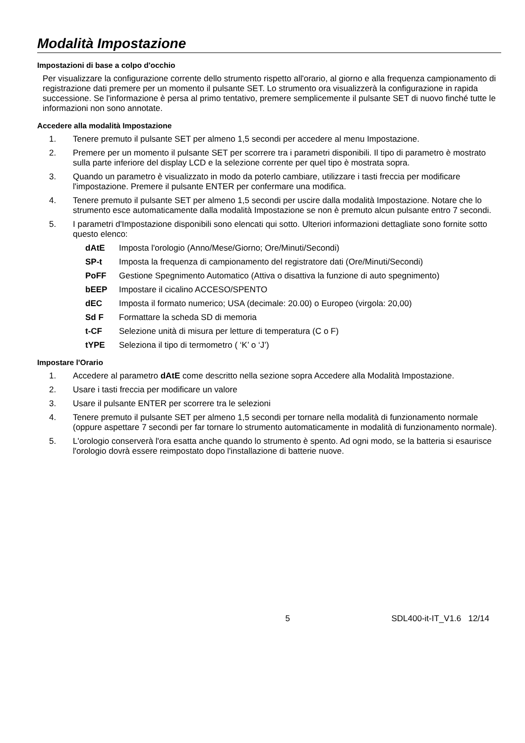Modalità Impostazione
Impostazioni di base a colpo d'occhio
Per visualizzare la configurazione corrente dello strumento rispetto all'orario, al giorno e alla frequenza campionamento di registrazione dati premere per un momento il pulsante SET. Lo strumento ora visualizzerà la configurazione in rapida successione. Se l'informazione è persa al primo tentativo, premere semplicemente il pulsante SET di nuovo finché tutte le informazioni non sono annotate.
Accedere alla modalità Impostazione
1. Tenere premuto il pulsante SET per almeno 1,5 secondi per accedere al menu Impostazione.
2. Premere per un momento il pulsante SET per scorrere tra i parametri disponibili. Il tipo di parametro è mostrato sulla parte inferiore del display LCD e la selezione corrente per quel tipo è mostrata sopra.
3. Quando un parametro è visualizzato in modo da poterlo cambiare, utilizzare i tasti freccia per modificare l'impostazione. Premere il pulsante ENTER per confermare una modifica.
4. Tenere premuto il pulsante SET per almeno 1,5 secondi per uscire dalla modalità Impostazione. Notare che lo strumento esce automaticamente dalla modalità Impostazione se non è premuto alcun pulsante entro 7 secondi.
5. I parametri d'Impostazione disponibili sono elencati qui sotto. Ulteriori informazioni dettagliate sono fornite sotto questo elenco:
dAtE Imposta l'orologio (Anno/Mese/Giorno; Ore/Minuti/Secondi)
SP-t Imposta la frequenza di campionamento del registratore dati (Ore/Minuti/Secondi)
PoFF Gestione Spegnimento Automatico (Attiva o disattiva la funzione di auto spegnimento)
bEEP Impostare il cicalino ACCESO/SPENTO
dEC Imposta il formato numerico; USA (decimale: 20.00) o Europeo (virgola: 20,00)
Sd F Formattare la scheda SD di memoria
t-CF Selezione unità di misura per letture di temperatura (C o F)
tYPE Seleziona il tipo di termometro ( ‘K’ o ‘J’)
Impostare l'Orario
1. Accedere al parametro dAtE come descritto nella sezione sopra Accedere alla Modalità Impostazione.
2. Usare i tasti freccia per modificare un valore
3. Usare il pulsante ENTER per scorrere tra le selezioni
4. Tenere premuto il pulsante SET per almeno 1,5 secondi per tornare nella modalità di funzionamento normale (oppure aspettare 7 secondi per far tornare lo strumento automaticamente in modalità di funzionamento normale).
5. L'orologio conserverà l'ora esatta anche quando lo strumento è spento. Ad ogni modo, se la batteria si esaurisce l'orologio dovrà essere reimpostato dopo l'installazione di batterie nuove.
5 SDL400-it-IT_V1.6 12/14